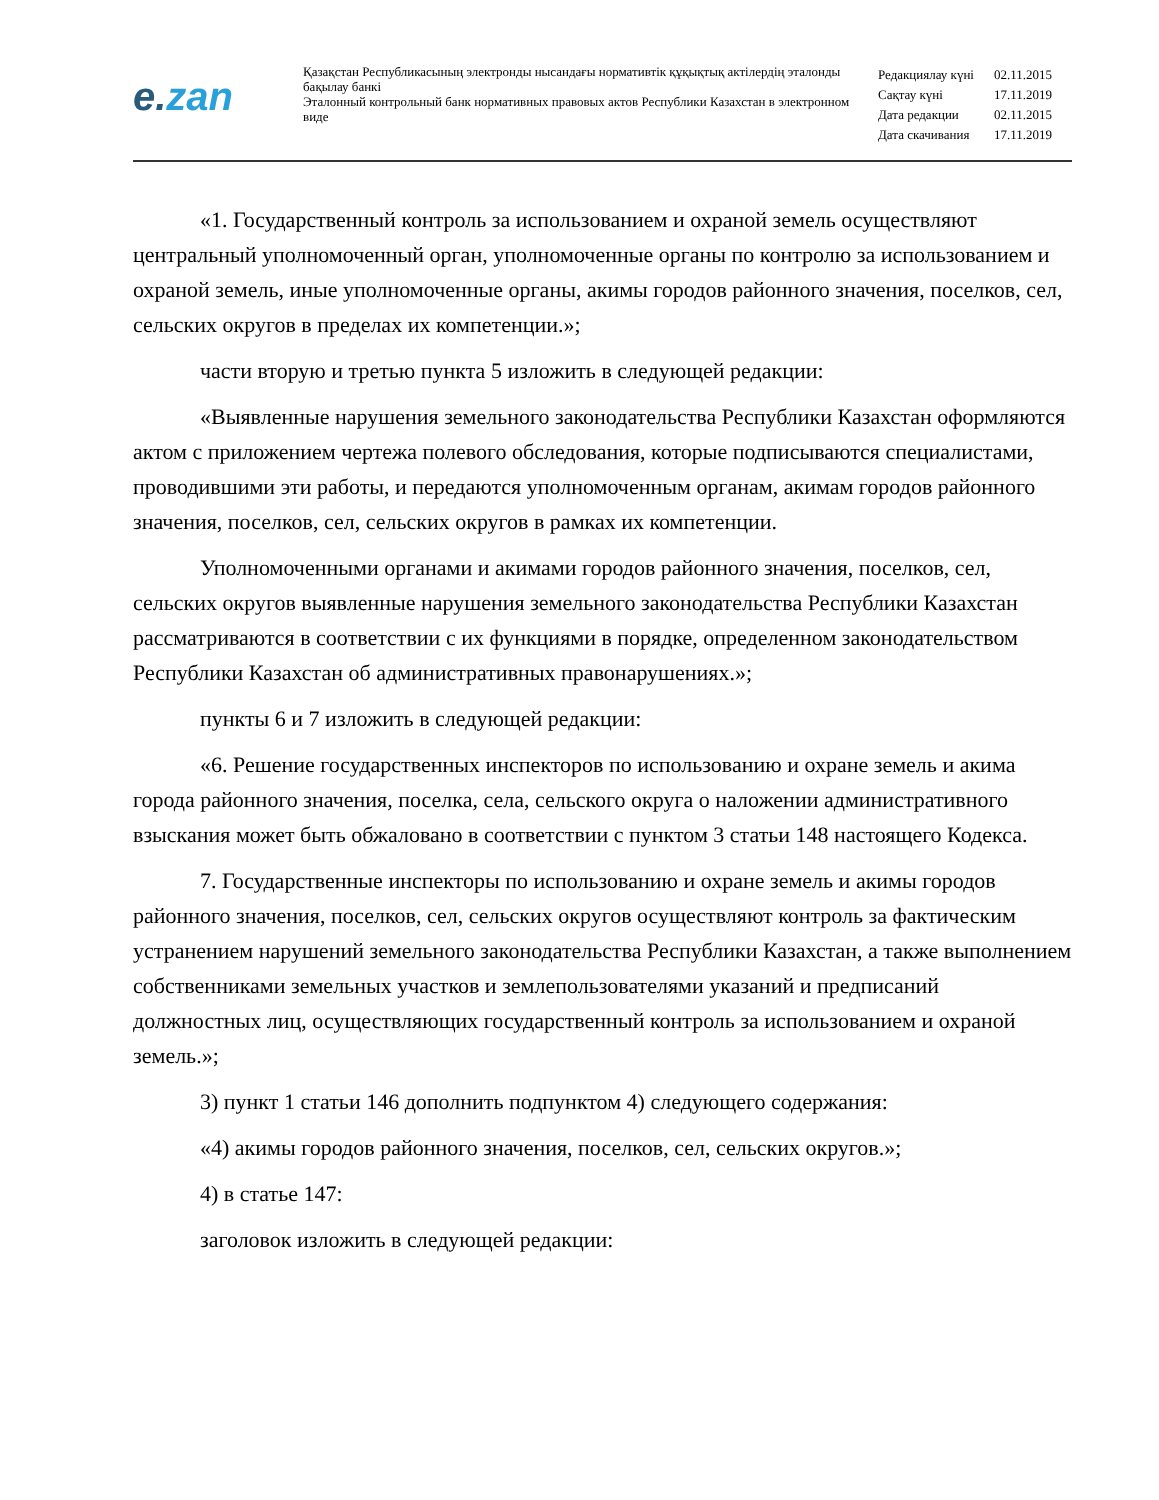e.zan
Қазақстан Республикасының электронды нысандағы нормативтік құқықтық актілердің эталонды бақылау банкі
Эталонный контрольный банк нормативных правовых актов Республики Казахстан в электронном виде
| Редакциялау күні | 02.11.2015 |
| Сақтау күні | 17.11.2019 |
| Дата редакции | 02.11.2015 |
| Дата скачивания | 17.11.2019 |
«1. Государственный контроль за использованием и охраной земель осуществляют центральный уполномоченный орган, уполномоченные органы по контролю за использованием и охраной земель, иные уполномоченные органы, акимы городов районного значения, поселков, сел, сельских округов в пределах их компетенции.»;
части вторую и третью пункта 5 изложить в следующей редакции:
«Выявленные нарушения земельного законодательства Республики Казахстан оформляются актом с приложением чертежа полевого обследования, которые подписываются специалистами, проводившими эти работы, и передаются уполномоченным органам, акимам городов районного значения, поселков, сел, сельских округов в рамках их компетенции.
Уполномоченными органами и акимами городов районного значения, поселков, сел, сельских округов выявленные нарушения земельного законодательства Республики Казахстан рассматриваются в соответствии с их функциями в порядке, определенном законодательством Республики Казахстан об административных правонарушениях.»;
пункты 6 и 7 изложить в следующей редакции:
«6. Решение государственных инспекторов по использованию и охране земель и акима города районного значения, поселка, села, сельского округа о наложении административного взыскания может быть обжаловано в соответствии с пунктом 3 статьи 148 настоящего Кодекса.
7. Государственные инспекторы по использованию и охране земель и акимы городов районного значения, поселков, сел, сельских округов осуществляют контроль за фактическим устранением нарушений земельного законодательства Республики Казахстан, а также выполнением собственниками земельных участков и землепользователями указаний и предписаний должностных лиц, осуществляющих государственный контроль за использованием и охраной земель.»;
3) пункт 1 статьи 146 дополнить подпунктом 4) следующего содержания:
«4) акимы городов районного значения, поселков, сел, сельских округов.»;
4) в статье 147:
заголовок изложить в следующей редакции: